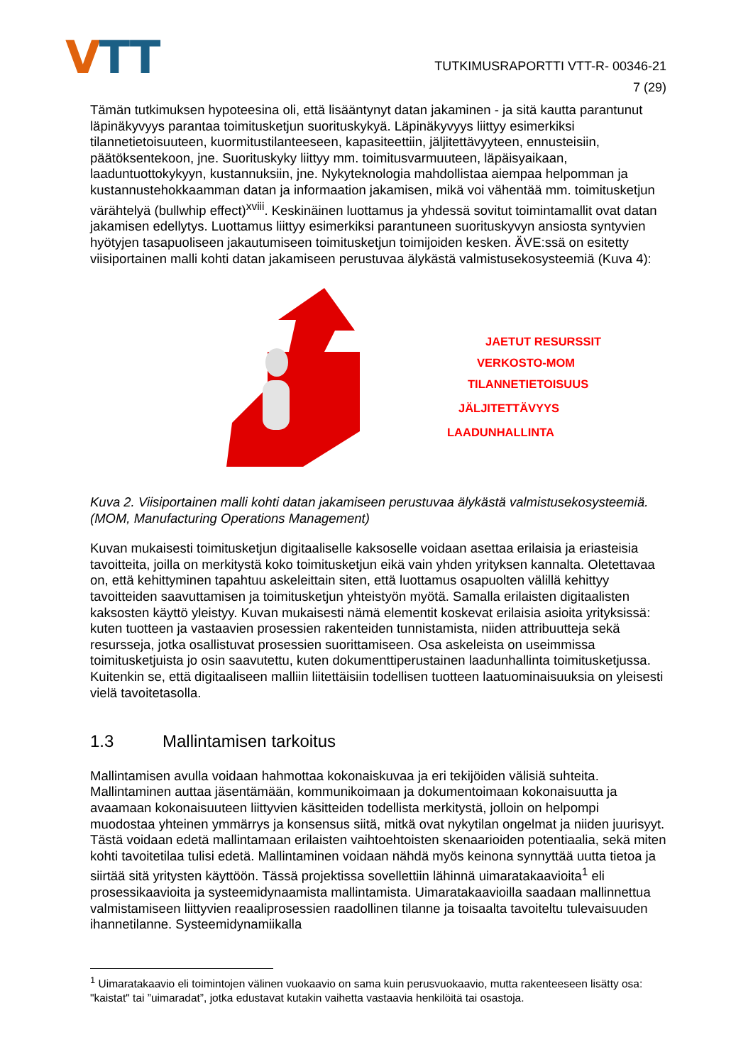VTT
TUTKIMUSRAPORTTI VTT-R- 00346-21
7 (29)
Tämän tutkimuksen hypoteesina oli, että lisääntynyt datan jakaminen - ja sitä kautta parantunut läpinäkyvyys parantaa toimitusketjun suorituskykyä. Läpinäkyvyys liittyy esimerkiksi tilannetietoisuuteen, kuormitustilanteeseen, kapasiteettiin, jäljitettävyyteen, ennusteisiin, päätöksentekoon, jne. Suorituskyky liittyy mm. toimitusvarmuuteen, läpäisyaikaan, laaduntuottokykyyn, kustannuksiin, jne. Nykyteknologia mahdollistaa aiempaa helpomman ja kustannustehokkaamman datan ja informaation jakamisen, mikä voi vähentää mm. toimitusketjun värähtelyä (bullwhip effect)<sup>xviii</sup>. Keskinäinen luottamus ja yhdessä sovitut toimintamallit ovat datan jakamisen edellytys. Luottamus liittyy esimerkiksi parantuneen suorituskyvyn ansiosta syntyvien hyötyjen tasapuoliseen jakautumiseen toimitusketjun toimijoiden kesken. ÄVE:ssä on esitetty viisiportainen malli kohti datan jakamiseen perustuvaa älykästä valmistusekosysteemiä (Kuva 4):
JAETUT RESURSSIT
VERKOSTO-MOM
TILANNETIETOISUUS
JÄLJITETTÄVYYS
LAADUNHALLINTA
Kuva 2. Viisiportainen malli kohti datan jakamiseen perustuvaa älykästä valmistusekosysteemiä. (MOM, Manufacturing Operations Management)
Kuvan mukaisesti toimitusketjun digitaaliselle kaksoselle voidaan asettaa erilaisia ja eriasteisia tavoitteita, joilla on merkitystä koko toimitusketjun eikä vain yhden yrityksen kannalta. Oletettavaa on, että kehittyminen tapahtuu askeleittain siten, että luottamus osapuolten välillä kehittyy tavoitteiden saavuttamisen ja toimitusketjun yhteistyön myötä. Samalla erilaisten digitaalisten kaksosten käyttö yleistyy. Kuvan mukaisesti nämä elementit koskevat erilaisia asioita yrityksissä: kuten tuotteen ja vastaavien prosessien rakenteiden tunnistamista, niiden attribuutteja sekä resursseja, jotka osallistuvat prosessien suorittamiseen. Osa askeleista on useimmissa toimitusketjuista jo osin saavutettu, kuten dokumenttiperustainen laadunhallinta toimitusketjussa. Kuitenkin se, että digitaaliseen malliin liitettäisiin todellisen tuotteen laatuominaisuuksia on yleisesti vielä tavoitetasolla.
1.3 Mallintamisen tarkoitus
Mallintamisen avulla voidaan hahmottaa kokonaiskuvaa ja eri tekijöiden välisiä suhteita. Mallintaminen auttaa jäsentämään, kommunikoimaan ja dokumentoimaan kokonaisuutta ja avaamaan kokonaisuuteen liittyvien käsitteiden todellista merkitystä, jolloin on helpompi muodostaa yhteinen ymmärrys ja konsensus siitä, mitkä ovat nykytilan ongelmat ja niiden juurisyyt. Tästä voidaan edetä mallintamaan erilaisten vaihtoehtoisten skenaarioiden potentiaalia, sekä miten kohti tavoitetilaa tulisi edetä. Mallintaminen voidaan nähdä myös keinona synnyttää uutta tietoa ja siirtää sitä yritysten käyttöön. Tässä projektissa sovellettiin lähinnä uimaratakaavioita<sup>1</sup> eli prosessikaavioita ja systeemidynaamista mallintamista. Uimaratakaavioilla saadaan mallinnettua valmistamiseen liittyvien reaaliprosessien raadollinen tilanne ja toisaalta tavoiteltu tulevaisuuden ihannetilanne. Systeemidynamiikalla
<sup>1</sup> Uimaratakaavio eli toimintojen välinen vuokaavio on sama kuin perusvuokaavio, mutta rakenteeseen lisätty osa: "kaistat" tai ”uimaradat”, jotka edustavat kutakin vaihetta vastaavia henkilöitä tai osastoja.